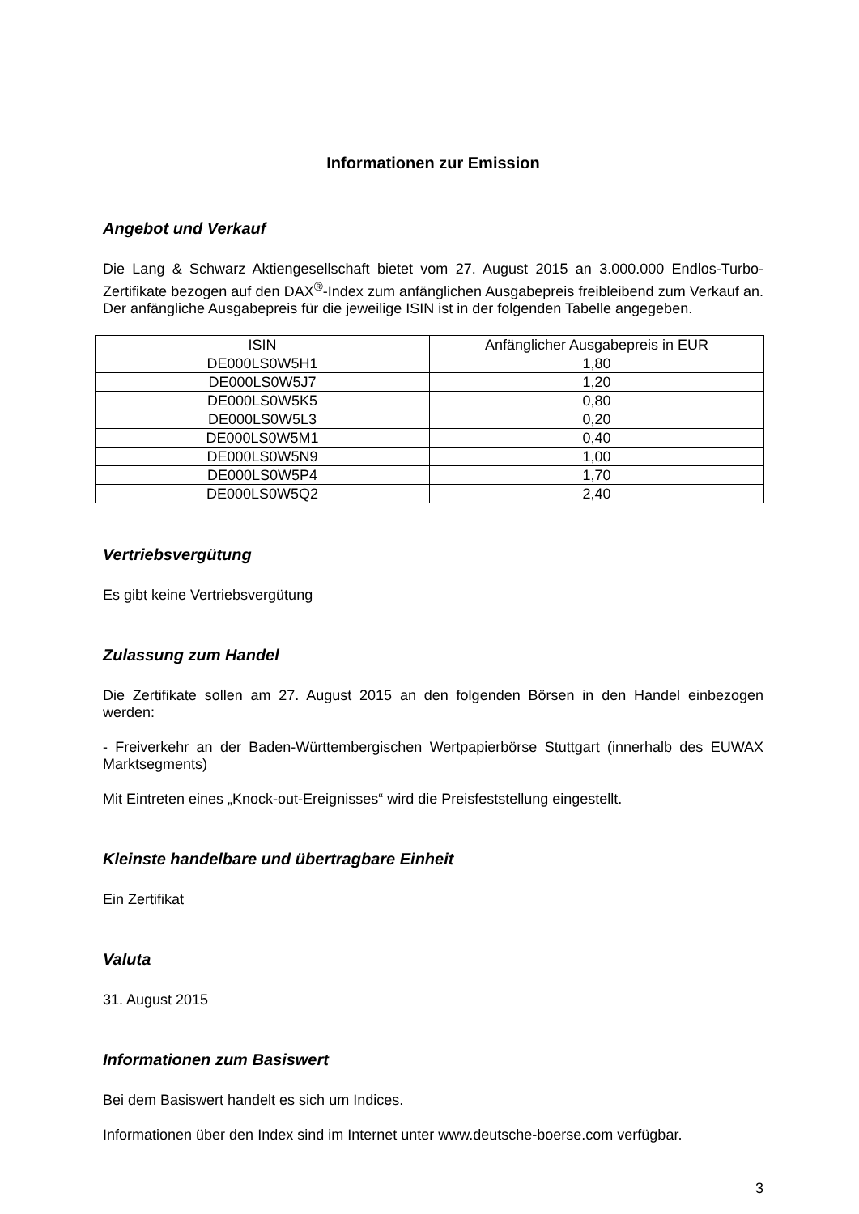Informationen zur Emission
Angebot und Verkauf
Die Lang & Schwarz Aktiengesellschaft bietet vom 27. August 2015 an 3.000.000 Endlos-Turbo-Zertifikate bezogen auf den DAX<sup>®</sup>-Index zum anfänglichen Ausgabepreis freibleibend zum Verkauf an. Der anfängliche Ausgabepreis für die jeweilige ISIN ist in der folgenden Tabelle angegeben.
| ISIN | Anfänglicher Ausgabepreis in EUR |
| --- | --- |
| DE000LS0W5H1 | 1,80 |
| DE000LS0W5J7 | 1,20 |
| DE000LS0W5K5 | 0,80 |
| DE000LS0W5L3 | 0,20 |
| DE000LS0W5M1 | 0,40 |
| DE000LS0W5N9 | 1,00 |
| DE000LS0W5P4 | 1,70 |
| DE000LS0W5Q2 | 2,40 |
Vertriebsvergütung
Es gibt keine Vertriebsvergütung
Zulassung zum Handel
Die Zertifikate sollen am 27. August 2015 an den folgenden Börsen in den Handel einbezogen werden:
- Freiverkehr an der Baden-Württembergischen Wertpapierbörse Stuttgart (innerhalb des EUWAX Marktsegments)
Mit Eintreten eines „Knock-out-Ereignisses“ wird die Preisfeststellung eingestellt.
Kleinste handelbare und übertragbare Einheit
Ein Zertifikat
Valuta
31. August 2015
Informationen zum Basiswert
Bei dem Basiswert handelt es sich um Indices.
Informationen über den Index sind im Internet unter www.deutsche-boerse.com verfügbar.
3